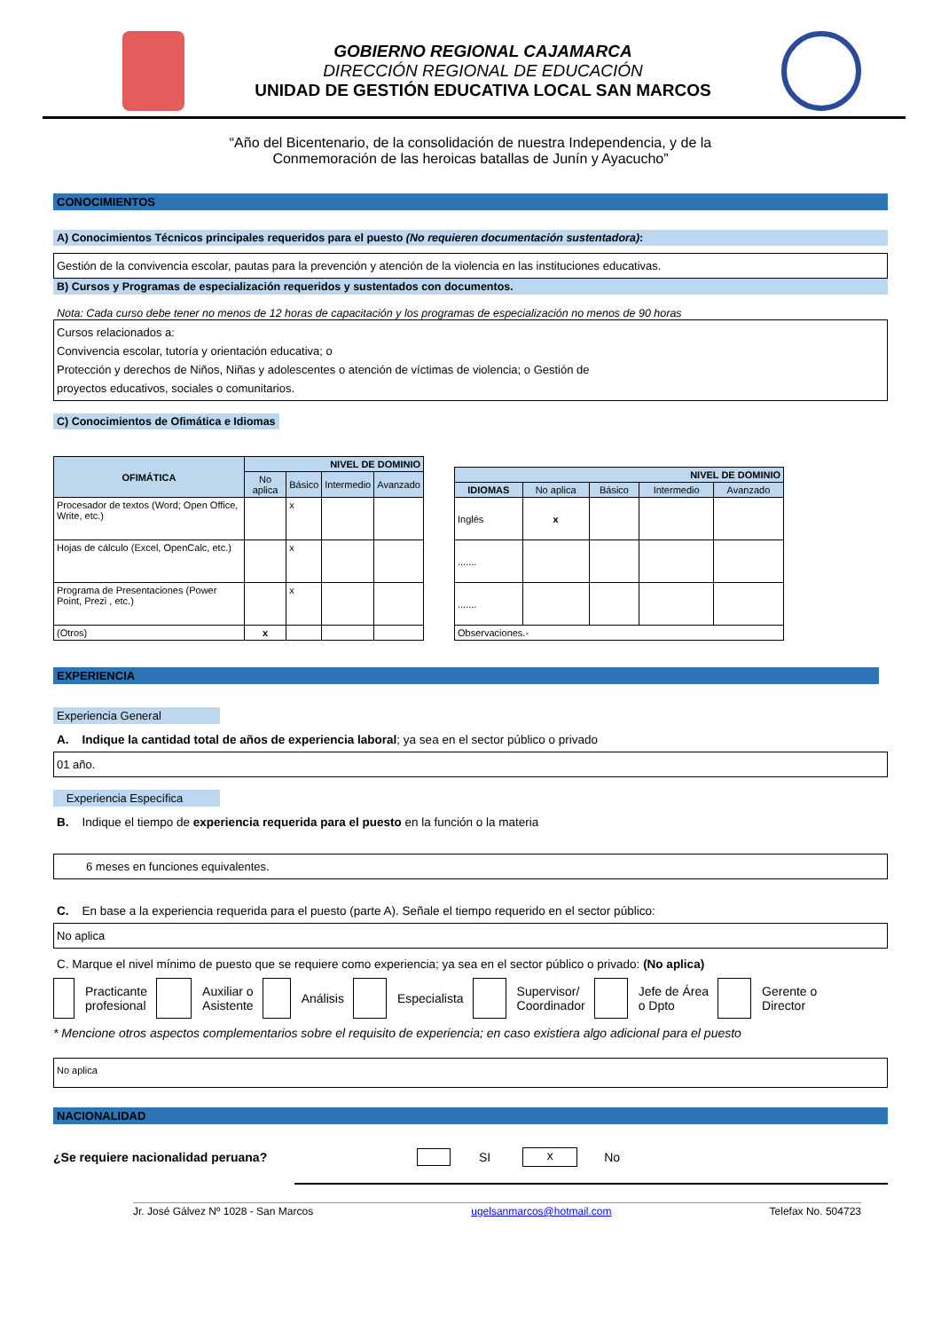GOBIERNO REGIONAL CAJAMARCA
DIRECCIÓN REGIONAL DE EDUCACIÓN
UNIDAD DE GESTIÓN EDUCATIVA LOCAL SAN MARCOS
“Año del Bicentenario, de la consolidación de nuestra Independencia, y de la
Conmemoración de las heroicas batallas de Junín y Ayacucho”
CONOCIMIENTOS
A) Conocimientos Técnicos principales requeridos para el puesto (No requieren documentación sustentadora):
Gestión de la convivencia escolar, pautas para la prevención y atención de la violencia en las instituciones educativas.
B) Cursos y Programas de especialización requeridos y sustentados con documentos.
Nota: Cada curso debe tener no menos de 12 horas de capacitación y los programas de especialización no menos de 90 horas
Cursos relacionados a:
Convivencia escolar, tutoría y orientación educativa; o
Protección y derechos de Niños, Niñas y adolescentes o atención de víctimas de violencia; o Gestión de
proyectos educativos, sociales o comunitarios.
C) Conocimientos de Ofimática e Idiomas
| OFIMÁTICA | NIVEL DE DOMINIO | | | |
| --- | --- | --- | --- | --- |
| | No aplica | Básico | Intermedio | Avanzado |
| Procesador de textos (Word; Open Office, Write, etc.) | | x | | |
| Hojas de cálculo (Excel, OpenCalc, etc.) | | x | | |
| Programa de Presentaciones (Power Point, Prezi , etc.) | | x | | |
| (Otros) | x | | | |
| NIVEL DE DOMINIO | | | | |
| --- | --- | --- | --- | --- |
| IDIOMAS | No aplica | Básico | Intermedio | Avanzado |
| Inglés | x | | | |
| ....... | | | | |
| ....... | | | | |
| Observaciones.- | | | | |
EXPERIENCIA
Experiencia General
A. Indique la cantidad total de años de experiencia laboral; ya sea en el sector público o privado
01 año.
Experiencia Específica
B. Indique el tiempo de experiencia requerida para el puesto en la función o la materia
6 meses en funciones equivalentes.
C. En base a la experiencia requerida para el puesto (parte A). Señale el tiempo requerido en el sector público:
No aplica
C. Marque el nivel mínimo de puesto que se requiere como experiencia; ya sea en el sector público o privado: (No aplica)
Practicante
profesional
Auxiliar o
Asistente
Análisis Especialista Supervisor/
Coordinador
Jefe de Área
o Dpto
Gerente o
Director
* Mencione otros aspectos complementarios sobre el requisito de experiencia; en caso existiera algo adicional para el puesto
No aplica
NACIONALIDAD
¿Se requiere nacionalidad peruana? SI x No
Jr. José Gálvez Nº 1028 - San Marcos ugelsanmarcos@hotmail.com Telefax No. 504723